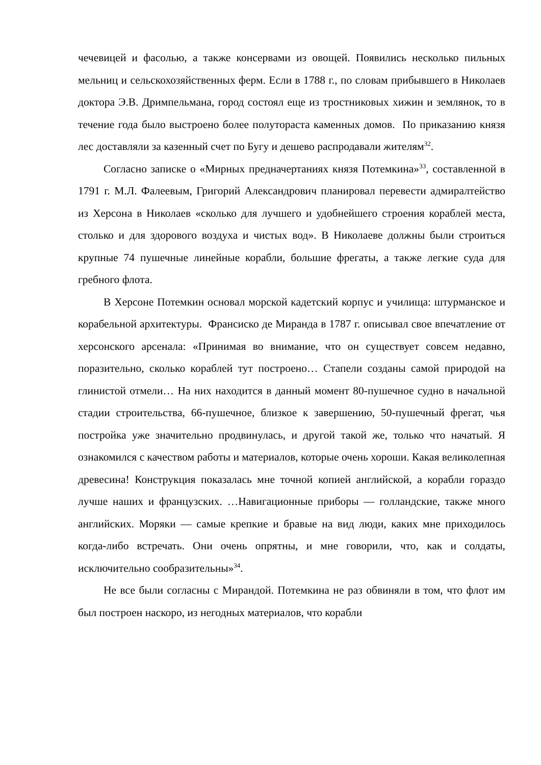чечевицей и фасолью, а также консервами из овощей. Появились несколько пильных мельниц и сельскохозяйственных ферм. Если в 1788 г., по словам прибывшего в Николаев доктора Э.В. Дримпельмана, город состоял еще из тростниковых хижин и землянок, то в течение года было выстроено более полутораста каменных домов. По приказанию князя лес доставляли за казенный счет по Бугу и дешево распродавали жителям<sup>32</sup>.
Согласно записке о «Мирных предначертаниях князя Потемкина»<sup>33</sup>, составленной в 1791 г. М.Л. Фалеевым, Григорий Александрович планировал перевести адмиралтейство из Херсона в Николаев «сколько для лучшего и удобнейшего строения кораблей места, столько и для здорового воздуха и чистых вод». В Николаеве должны были строиться крупные 74 пушечные линейные корабли, большие фрегаты, а также легкие суда для гребного флота.
В Херсоне Потемкин основал морской кадетский корпус и училища: штурманское и корабельной архитектуры. Франсиско де Миранда в 1787 г. описывал свое впечатление от херсонского арсенала: «Принимая во внимание, что он существует совсем недавно, поразительно, сколько кораблей тут построено… Стапели созданы самой природой на глинистой отмели… На них находится в данный момент 80-пушечное судно в начальной стадии строительства, 66-пушечное, близкое к завершению, 50-пушечный фрегат, чья постройка уже значительно продвинулась, и другой такой же, только что начатый. Я ознакомился с качеством работы и материалов, которые очень хороши. Какая великолепная древесина! Конструкция показалась мне точной копией английской, а корабли гораздо лучше наших и французских. …Навигационные приборы — голландские, также много английских. Моряки — самые крепкие и бравые на вид люди, каких мне приходилось когда-либо встречать. Они очень опрятны, и мне говорили, что, как и солдаты, исключительно сообразительны»<sup>34</sup>.
Не все были согласны с Мирандой. Потемкина не раз обвиняли в том, что флот им был построен наскоро, из негодных материалов, что корабли